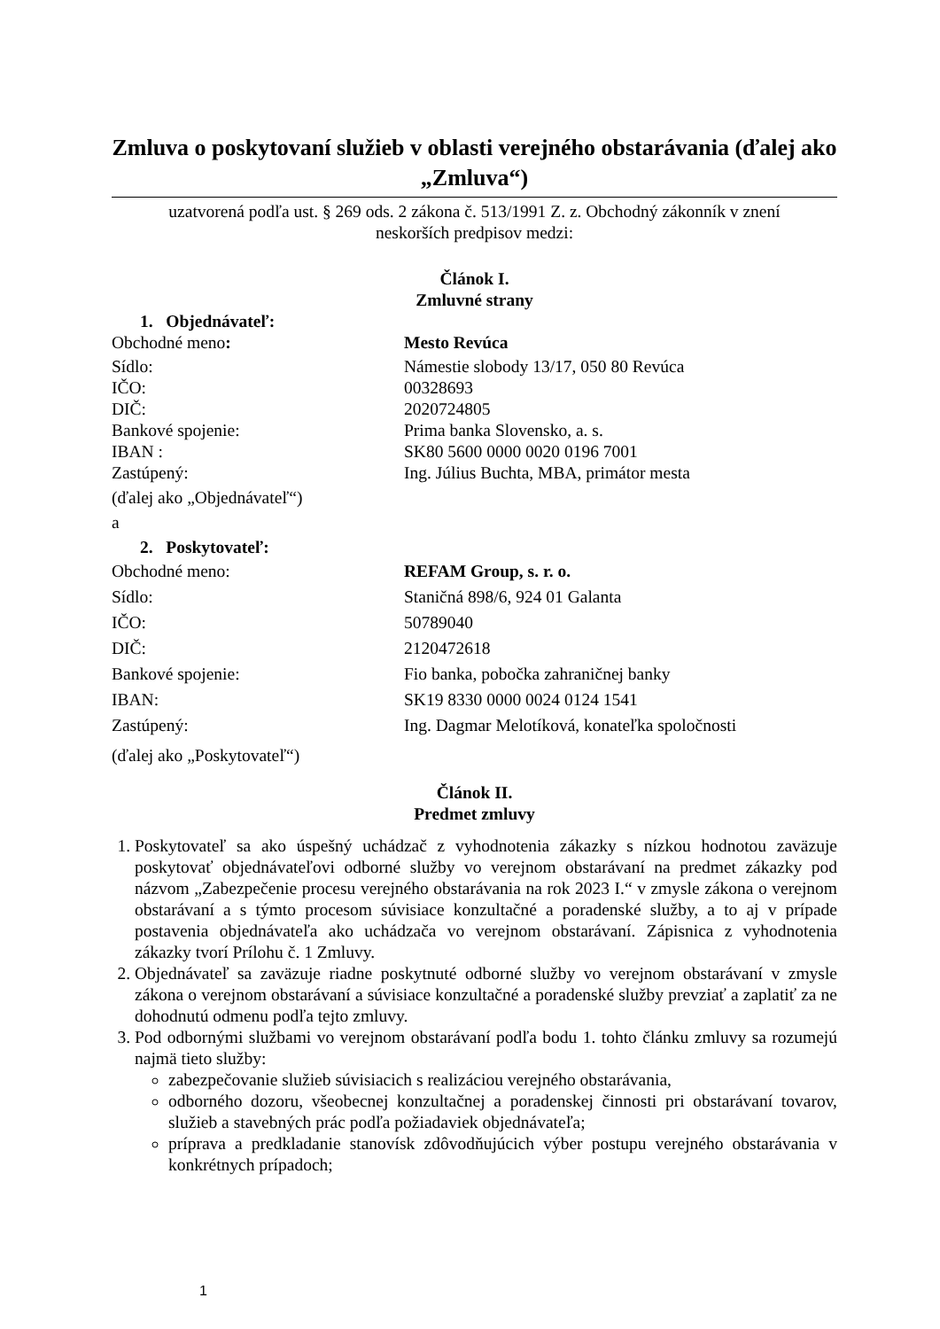Zmluva o poskytovaní služieb v oblasti verejného obstarávania (ďalej ako „Zmluva“)
uzatvorená podľa ust. § 269 ods. 2 zákona č. 513/1991 Z. z. Obchodný zákonník v znení neskorších predpisov medzi:
Článok I.
Zmluvné strany
1. Objednávateľ:
Obchodné meno: Mesto Revúca
Sídlo: Námestie slobody 13/17, 050 80 Revúca
IČO: 00328693
DIČ: 2020724805
Bankové spojenie: Prima banka Slovensko, a. s.
IBAN : SK80 5600 0000 0020 0196 7001
Zastúpený: Ing. Július Buchta, MBA, primátor mesta
(ďalej ako „Objednávateľ“)
a
2. Poskytovateľ:
Obchodné meno: REFAM Group, s. r. o.
Sídlo: Staničná 898/6, 924 01 Galanta
IČO: 50789040
DIČ: 2120472618
Bankové spojenie: Fio banka, pobočka zahraničnej banky
IBAN: SK19 8330 0000 0024 0124 1541
Zastúpený: Ing. Dagmar Melotíková, konateľka spoločnosti
(ďalej ako „Poskytovateľ“)
Článok II.
Predmet zmluvy
1. Poskytovateľ sa ako úspešný uchádzač z vyhodnotenia zákazky s nízkou hodnotou zaväzuje poskytovať objednávateľovi odborné služby vo verejnom obstarávaní na predmet zákazky pod názvom „Zabezpečenie procesu verejného obstarávania na rok 2023 I.“ v zmysle zákona o verejnom obstarávaní a s týmto procesom súvisiace konzultačné a poradenské služby, a to aj v prípade postavenia objednávateľa ako uchádzača vo verejnom obstarávaní. Zápisnica z vyhodnotenia zákazky tvorí Prílohu č. 1 Zmluvy.
2. Objednávateľ sa zaväzuje riadne poskytnuté odborné služby vo verejnom obstarávaní v zmysle zákona o verejnom obstarávaní a súvisiace konzultačné a poradenské služby prevziať a zaplatiť za ne dohodnutú odmenu podľa tejto zmluvy.
3. Pod odbornými službami vo verejnom obstarávaní podľa bodu 1. tohto článku zmluvy sa rozumejú najmä tieto služby:
zabezpečovanie služieb súvisiacich s realizáciou verejného obstarávania,
odborného dozoru, všeobecnej konzultačnej a poradenskej činnosti pri obstarávaní tovarov, služieb a stavebných prác podľa požiadaviek objednávateľa;
príprava a predkladanie stanovísk zdôvodňujúcich výber postupu verejného obstarávania v konkrétnych prípadoch;
1